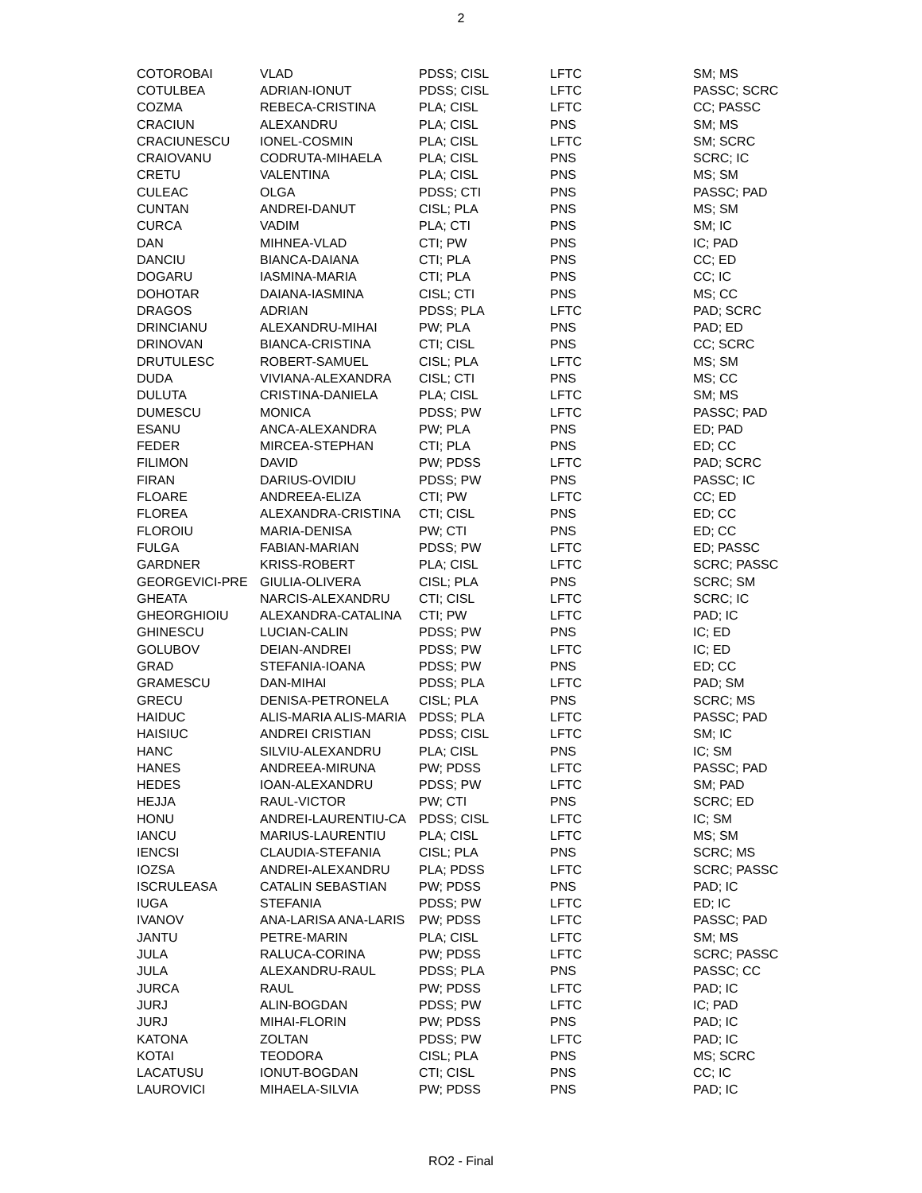2
| COTOROBAI | VLAD | PDSS; CISL | LFTC | SM; MS |
| COTULBEA | ADRIAN-IONUT | PDSS; CISL | LFTC | PASSC; SCRC |
| COZMA | REBECA-CRISTINA | PLA; CISL | LFTC | CC; PASSC |
| CRACIUN | ALEXANDRU | PLA; CISL | PNS | SM; MS |
| CRACIUNESCU | IONEL-COSMIN | PLA; CISL | LFTC | SM; SCRC |
| CRAIOVANU | CODRUTA-MIHAELA | PLA; CISL | PNS | SCRC; IC |
| CRETU | VALENTINA | PLA; CISL | PNS | MS; SM |
| CULEAC | OLGA | PDSS; CTI | PNS | PASSC; PAD |
| CUNTAN | ANDREI-DANUT | CISL; PLA | PNS | MS; SM |
| CURCA | VADIM | PLA; CTI | PNS | SM; IC |
| DAN | MIHNEA-VLAD | CTI; PW | PNS | IC; PAD |
| DANCIU | BIANCA-DAIANA | CTI; PLA | PNS | CC; ED |
| DOGARU | IASMINA-MARIA | CTI; PLA | PNS | CC; IC |
| DOHOTAR | DAIANA-IASMINA | CISL; CTI | PNS | MS; CC |
| DRAGOS | ADRIAN | PDSS; PLA | LFTC | PAD; SCRC |
| DRINCIANU | ALEXANDRU-MIHAI | PW; PLA | PNS | PAD; ED |
| DRINOVAN | BIANCA-CRISTINA | CTI; CISL | PNS | CC; SCRC |
| DRUTULESC | ROBERT-SAMUEL | CISL; PLA | LFTC | MS; SM |
| DUDA | VIVIANA-ALEXANDRA | CISL; CTI | PNS | MS; CC |
| DULUTA | CRISTINA-DANIELA | PLA; CISL | LFTC | SM; MS |
| DUMESCU | MONICA | PDSS; PW | LFTC | PASSC; PAD |
| ESANU | ANCA-ALEXANDRA | PW; PLA | PNS | ED; PAD |
| FEDER | MIRCEA-STEPHAN | CTI; PLA | PNS | ED; CC |
| FILIMON | DAVID | PW; PDSS | LFTC | PAD; SCRC |
| FIRAN | DARIUS-OVIDIU | PDSS; PW | PNS | PASSC; IC |
| FLOARE | ANDREEA-ELIZA | CTI; PW | LFTC | CC; ED |
| FLOREA | ALEXANDRA-CRISTINA | CTI; CISL | PNS | ED; CC |
| FLOROIU | MARIA-DENISA | PW; CTI | PNS | ED; CC |
| FULGA | FABIAN-MARIAN | PDSS; PW | LFTC | ED; PASSC |
| GARDNER | KRISS-ROBERT | PLA; CISL | LFTC | SCRC; PASSC |
| GEORGEVICI-PRE | GIULIA-OLIVERA | CISL; PLA | PNS | SCRC; SM |
| GHEATA | NARCIS-ALEXANDRU | CTI; CISL | LFTC | SCRC; IC |
| GHEORGHIOIU | ALEXANDRA-CATALINA | CTI; PW | LFTC | PAD; IC |
| GHINESCU | LUCIAN-CALIN | PDSS; PW | PNS | IC; ED |
| GOLUBOV | DEIAN-ANDREI | PDSS; PW | LFTC | IC; ED |
| GRAD | STEFANIA-IOANA | PDSS; PW | PNS | ED; CC |
| GRAMESCU | DAN-MIHAI | PDSS; PLA | LFTC | PAD; SM |
| GRECU | DENISA-PETRONELA | CISL; PLA | PNS | SCRC; MS |
| HAIDUC | ALIS-MARIA ALIS-MARIA | PDSS; PLA | LFTC | PASSC; PAD |
| HAISIUC | ANDREI CRISTIAN | PDSS; CISL | LFTC | SM; IC |
| HANC | SILVIU-ALEXANDRU | PLA; CISL | PNS | IC; SM |
| HANES | ANDREEA-MIRUNA | PW; PDSS | LFTC | PASSC; PAD |
| HEDES | IOAN-ALEXANDRU | PDSS; PW | LFTC | SM; PAD |
| HEJJA | RAUL-VICTOR | PW; CTI | PNS | SCRC; ED |
| HONU | ANDREI-LAURENTIU-CA | PDSS; CISL | LFTC | IC; SM |
| IANCU | MARIUS-LAURENTIU | PLA; CISL | LFTC | MS; SM |
| IENCSI | CLAUDIA-STEFANIA | CISL; PLA | PNS | SCRC; MS |
| IOZSA | ANDREI-ALEXANDRU | PLA; PDSS | LFTC | SCRC; PASSC |
| ISCRULEASA | CATALIN SEBASTIAN | PW; PDSS | PNS | PAD; IC |
| IUGA | STEFANIA | PDSS; PW | LFTC | ED; IC |
| IVANOV | ANA-LARISA ANA-LARIS | PW; PDSS | LFTC | PASSC; PAD |
| JANTU | PETRE-MARIN | PLA; CISL | LFTC | SM; MS |
| JULA | RALUCA-CORINA | PW; PDSS | LFTC | SCRC; PASSC |
| JULA | ALEXANDRU-RAUL | PDSS; PLA | PNS | PASSC; CC |
| JURCA | RAUL | PW; PDSS | LFTC | PAD; IC |
| JURJ | ALIN-BOGDAN | PDSS; PW | LFTC | IC; PAD |
| JURJ | MIHAI-FLORIN | PW; PDSS | PNS | PAD; IC |
| KATONA | ZOLTAN | PDSS; PW | LFTC | PAD; IC |
| KOTAI | TEODORA | CISL; PLA | PNS | MS; SCRC |
| LACATUSU | IONUT-BOGDAN | CTI; CISL | PNS | CC; IC |
| LAUROVICI | MIHAELA-SILVIA | PW; PDSS | PNS | PAD; IC |
RO2 - Final